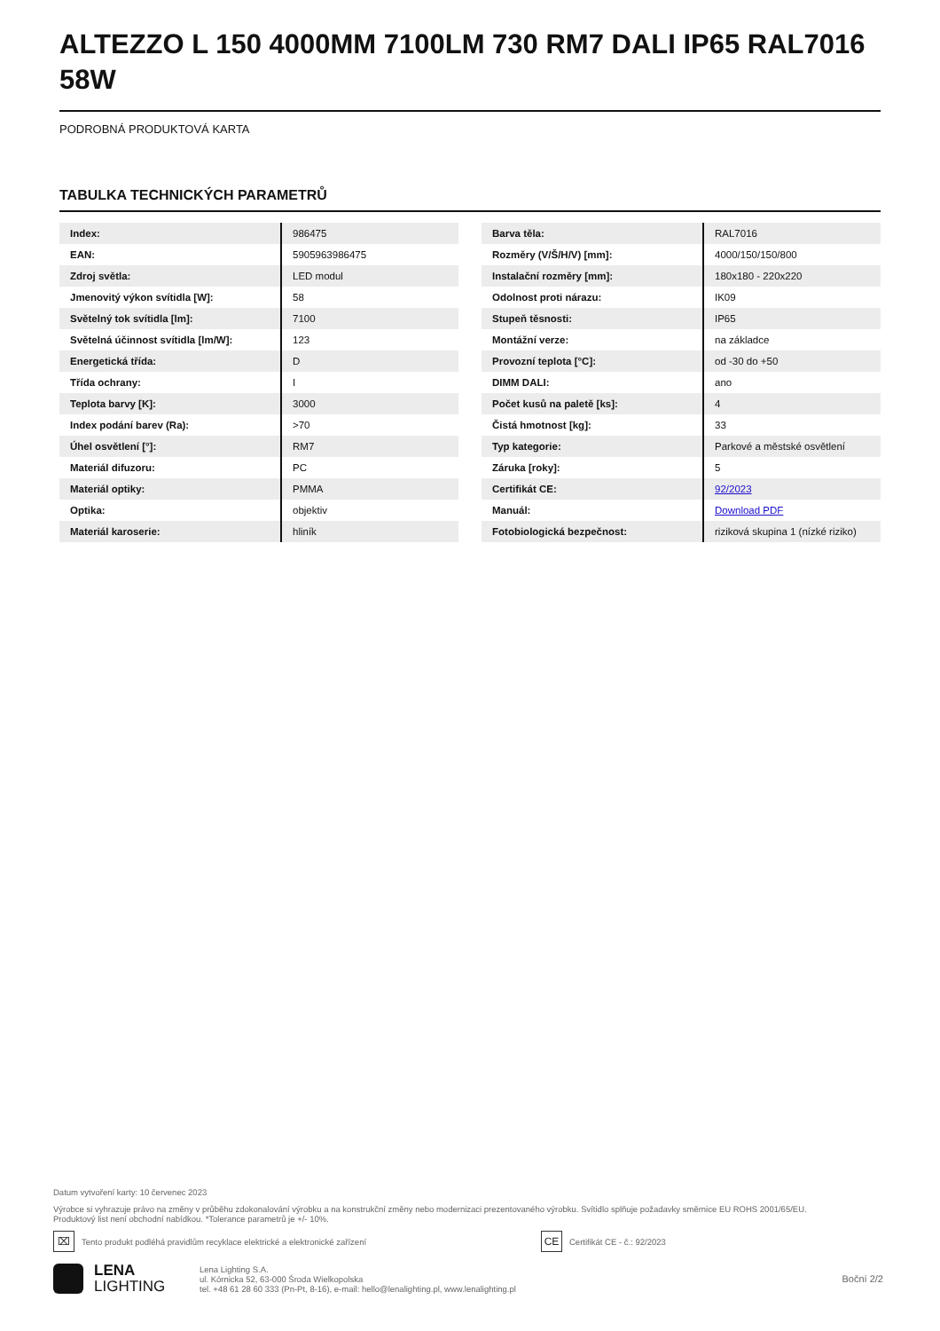ALTEZZO L 150 4000MM 7100LM 730 RM7 DALI IP65 RAL7016 58W
PODROBNÁ PRODUKTOVÁ KARTA
TABULKA TECHNICKÝCH PARAMETRŮ
| Index: | 986475 |
| EAN: | 5905963986475 |
| Zdroj světla: | LED modul |
| Jmenovitý výkon svítidla [W]: | 58 |
| Světelný tok svítidla [lm]: | 7100 |
| Světelná účinnost svítidla [lm/W]: | 123 |
| Energetická třída: | D |
| Třída ochrany: | I |
| Teplota barvy [K]: | 3000 |
| Index podání barev (Ra): | >70 |
| Úhel osvětlení [°]: | RM7 |
| Materiál difuzoru: | PC |
| Materiál optiky: | PMMA |
| Optika: | objektiv |
| Materiál karoserie: | hliník |
| Barva těla: | RAL7016 |
| Rozměry (V/Š/H/V) [mm]: | 4000/150/150/800 |
| Instalační rozměry [mm]: | 180x180 - 220x220 |
| Odolnost proti nárazu: | IK09 |
| Stupeň těsnosti: | IP65 |
| Montážní verze: | na základce |
| Provozní teplota [°C]: | od -30 do +50 |
| DIMM DALI: | ano |
| Počet kusů na paletě [ks]: | 4 |
| Čistá hmotnost [kg]: | 33 |
| Typ kategorie: | Parkové a městské osvětlení |
| Záruka [roky]: | 5 |
| Certifikát CE: | 92/2023 |
| Manuál: | Download PDF |
| Fotobiologická bezpečnost: | riziková skupina 1 (nízké riziko) |
Datum vytvoření karty: 10 červenec 2023
Výrobce si vyhrazuje právo na změny v průběhu zdokonalování výrobku a na konstrukční změny nebo modernizaci prezentovaného výrobku. Svítidlo splňuje požadavky směrnice EU ROHS 2001/65/EU.
Produktový list není obchodní nabídkou. *Tolerance parametrů je +/- 10%.
⌧
Tento produkt podléhá pravidlům recyklace elektrické a elektronické zařízení
CE
Certifikát CE - č.: 92/2023
LENA
LIGHTING
Lena Lighting S.A.
ul. Kórnicka 52, 63-000 Środa Wielkopolska
tel. +48 61 28 60 333 (Pn-Pt, 8-16), e-mail: hello@lenalighting.pl, www.lenalighting.pl
Boční 2/2